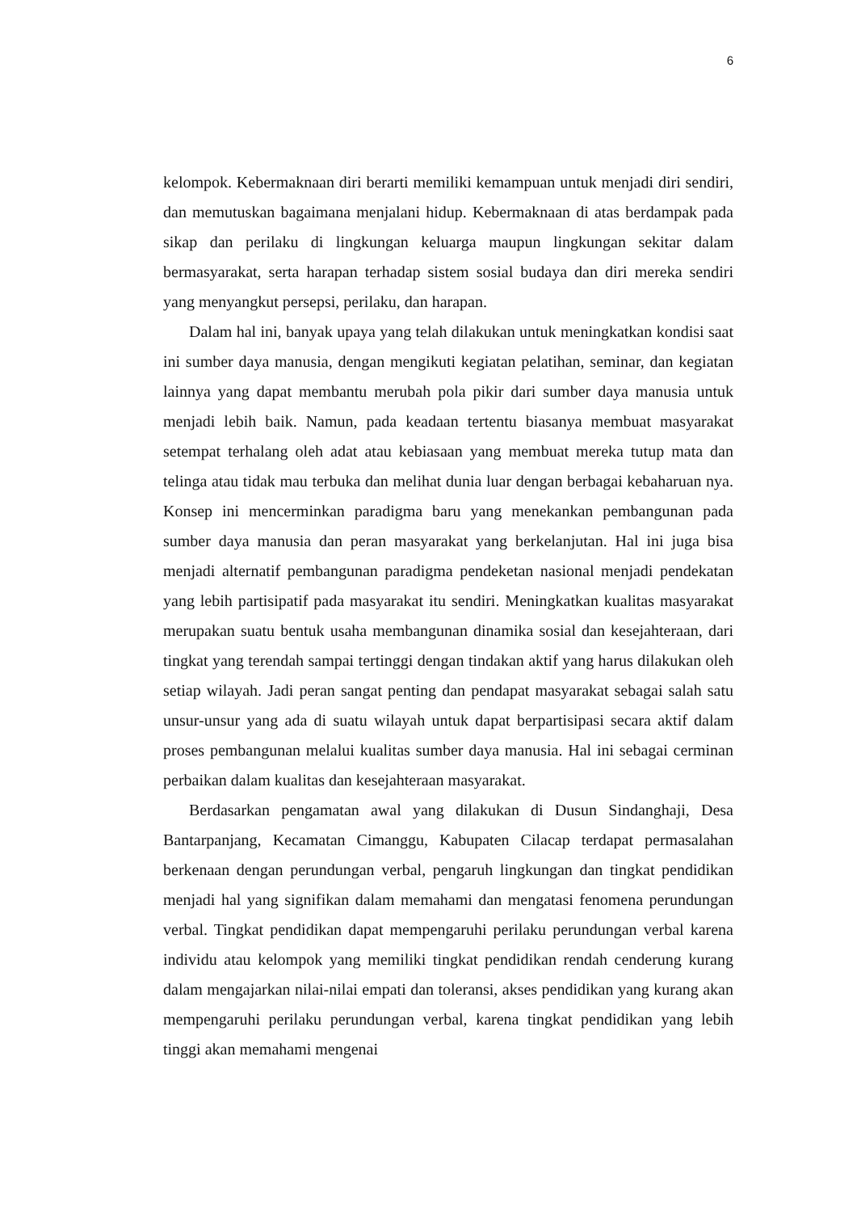6
kelompok. Kebermaknaan diri berarti memiliki kemampuan untuk menjadi diri sendiri, dan memutuskan bagaimana menjalani hidup. Kebermaknaan di atas berdampak pada sikap dan perilaku di lingkungan keluarga maupun lingkungan sekitar dalam bermasyarakat, serta harapan terhadap sistem sosial budaya dan diri mereka sendiri yang menyangkut persepsi, perilaku, dan harapan.
Dalam hal ini, banyak upaya yang telah dilakukan untuk meningkatkan kondisi saat ini sumber daya manusia, dengan mengikuti kegiatan pelatihan, seminar, dan kegiatan lainnya yang dapat membantu merubah pola pikir dari sumber daya manusia untuk menjadi lebih baik. Namun, pada keadaan tertentu biasanya membuat masyarakat setempat terhalang oleh adat atau kebiasaan yang membuat mereka tutup mata dan telinga atau tidak mau terbuka dan melihat dunia luar dengan berbagai kebaharuan nya. Konsep ini mencerminkan paradigma baru yang menekankan pembangunan pada sumber daya manusia dan peran masyarakat yang berkelanjutan. Hal ini juga bisa menjadi alternatif pembangunan paradigma pendeketan nasional menjadi pendekatan yang lebih partisipatif pada masyarakat itu sendiri. Meningkatkan kualitas masyarakat merupakan suatu bentuk usaha membangunan dinamika sosial dan kesejahteraan, dari tingkat yang terendah sampai tertinggi dengan tindakan aktif yang harus dilakukan oleh setiap wilayah. Jadi peran sangat penting dan pendapat masyarakat sebagai salah satu unsur-unsur yang ada di suatu wilayah untuk dapat berpartisipasi secara aktif dalam proses pembangunan melalui kualitas sumber daya manusia. Hal ini sebagai cerminan perbaikan dalam kualitas dan kesejahteraan masyarakat.
Berdasarkan pengamatan awal yang dilakukan di Dusun Sindanghaji, Desa Bantarpanjang, Kecamatan Cimanggu, Kabupaten Cilacap terdapat permasalahan berkenaan dengan perundungan verbal, pengaruh lingkungan dan tingkat pendidikan menjadi hal yang signifikan dalam memahami dan mengatasi fenomena perundungan verbal. Tingkat pendidikan dapat mempengaruhi perilaku perundungan verbal karena individu atau kelompok yang memiliki tingkat pendidikan rendah cenderung kurang dalam mengajarkan nilai-nilai empati dan toleransi, akses pendidikan yang kurang akan mempengaruhi perilaku perundungan verbal, karena tingkat pendidikan yang lebih tinggi akan memahami mengenai